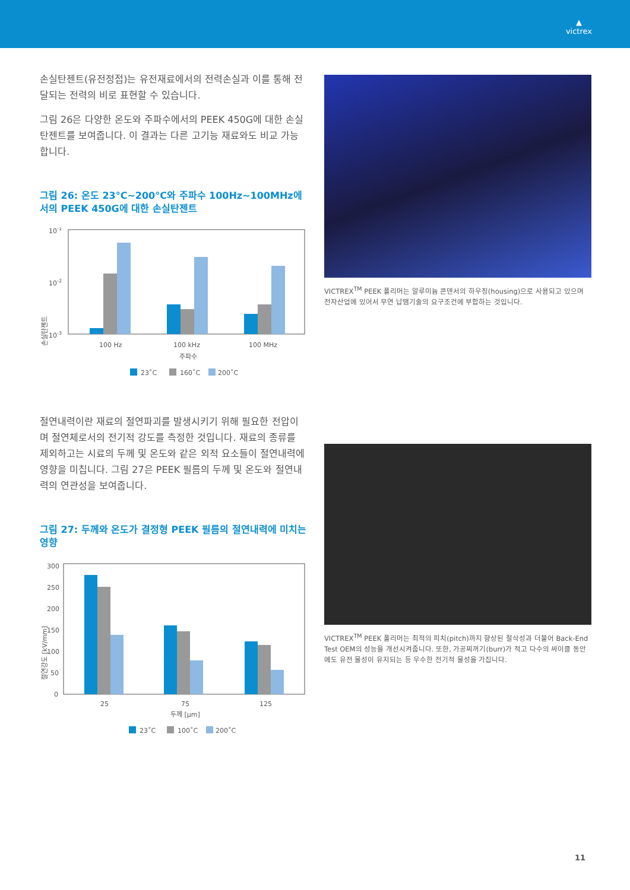▲
victrex
손실탄젠트(유전정접)는 유전재료에서의 전력손실과 이를 통해 전달되는 전력의 비로 표현할 수 있습니다.
그림 26은 다양한 온도와 주파수에서의 PEEK 450G에 대한 손실탄젠트를 보여줍니다. 이 결과는 다른 고기능 재료와도 비교 가능합니다.
그림 26: 온도 23°C~200°C와 주파수 100Hz~100MHz에서의 PEEK 450G에 대한 손실탄젠트
손실탄젠트
10-1
10-2
10-3
100 Hz
100 kHz
100 MHz
주파수
23˚C
160˚C
200˚C
절연내력이란 재료의 절연파괴를 발생시키기 위해 필요한 전압이며 절연체로서의 전기적 강도를 측정한 것입니다. 재료의 종류를 제외하고는 시료의 두께 및 온도와 같은 외적 요소들이 절연내력에 영향을 미칩니다. 그림 27은 PEEK 필름의 두께 및 온도와 절연내력의 연관성을 보여줍니다.
그림 27: 두께와 온도가 결정형 PEEK 필름의 절연내력에 미치는 영향
절연강도 [kV/mm]
300
250
200
150
100
50
0
25
75
125
두께 [μm]
23˚C
100˚C
200˚C
VICTREX<sup>TM</sup> PEEK 폴리머는 알루미늄 콘덴서의 하우징(housing)으로 사용되고 있으며 전자산업에 있어서 무연 납땜기술의 요구조건에 부합하는 것입니다.
VICTREX<sup>TM</sup> PEEK 폴리머는 최적의 피치(pitch)까지 향상된 절삭성과 더불어 Back-End Test OEM의 성능을 개선시켜줍니다. 또한, 가공찌꺼기(burr)가 적고 다수의 싸이클 동안에도 유전 물성이 유지되는 등 우수한 전기적 물성을 가집니다.
11